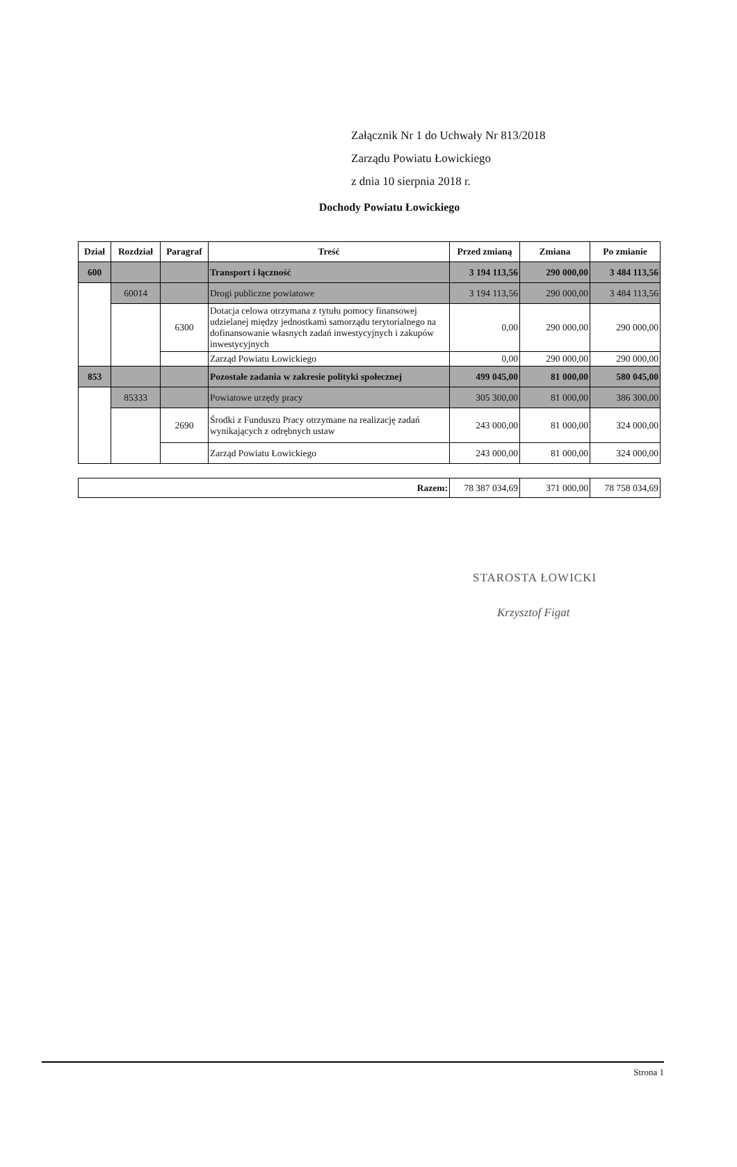Załącznik Nr 1 do Uchwały Nr 813/2018
Zarządu Powiatu Łowickiego
z dnia 10 sierpnia 2018 r.
Dochody Powiatu Łowickiego
| Dział | Rozdział | Paragraf | Treść | Przed zmianą | Zmiana | Po zmianie |
| --- | --- | --- | --- | --- | --- | --- |
| 600 | | | Transport i łączność | 3 194 113,56 | 290 000,00 | 3 484 113,56 |
| | 60014 | | Drogi publiczne powiatowe | 3 194 113,56 | 290 000,00 | 3 484 113,56 |
| | | 6300 | Dotacja celowa otrzymana z tytułu pomocy finansowej udzielanej między jednostkami samorządu terytorialnego na dofinansowanie własnych zadań inwestycyjnych i zakupów inwestycyjnych | 0,00 | 290 000,00 | 290 000,00 |
| | | | Zarząd Powiatu Łowickiego | 0,00 | 290 000,00 | 290 000,00 |
| 853 | | | Pozostałe zadania w zakresie polityki społecznej | 499 045,00 | 81 000,00 | 580 045,00 |
| | 85333 | | Powiatowe urzędy pracy | 305 300,00 | 81 000,00 | 386 300,00 |
| | | 2690 | Środki z Funduszu Pracy otrzymane na realizację zadań wynikających z odrębnych ustaw | 243 000,00 | 81 000,00 | 324 000,00 |
| | | | Zarząd Powiatu Łowickiego | 243 000,00 | 81 000,00 | 324 000,00 |
| Razem: | 78 387 034,69 | 371 000,00 | 78 758 034,69 |
STAROSTA ŁOWICKI
Krzysztof Figat
Strona 1